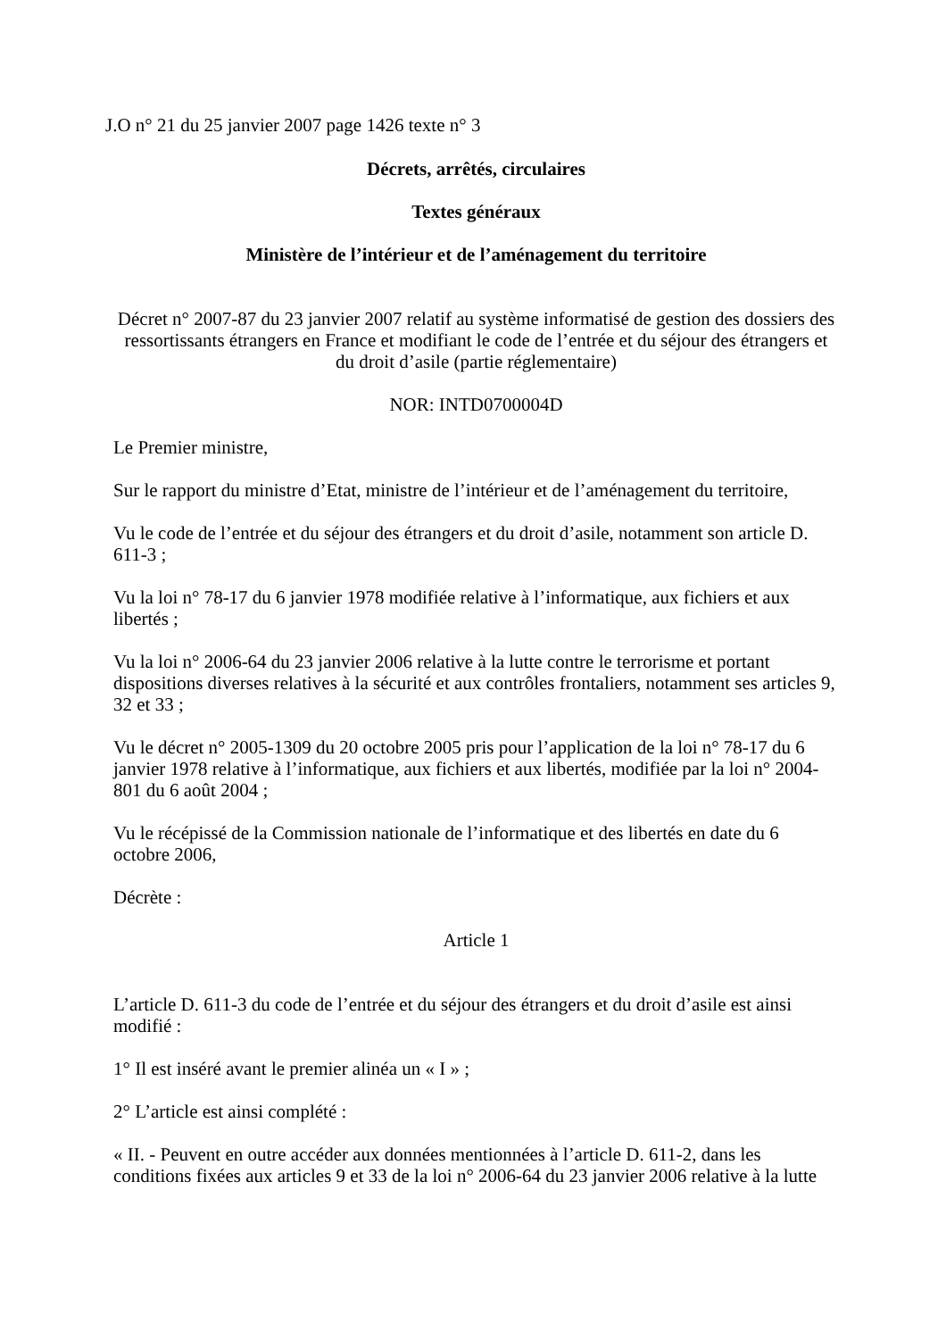J.O n° 21 du 25 janvier 2007 page 1426 texte n° 3
Décrets, arrêtés, circulaires
Textes généraux
Ministère de l’intérieur et de l’aménagement du territoire
Décret n° 2007-87 du 23 janvier 2007 relatif au système informatisé de gestion des dossiers des ressortissants étrangers en France et modifiant le code de l’entrée et du séjour des étrangers et du droit d’asile (partie réglementaire)
NOR: INTD0700004D
Le Premier ministre,
Sur le rapport du ministre d’Etat, ministre de l’intérieur et de l’aménagement du territoire,
Vu le code de l’entrée et du séjour des étrangers et du droit d’asile, notamment son article D. 611-3 ;
Vu la loi n° 78-17 du 6 janvier 1978 modifiée relative à l’informatique, aux fichiers et aux libertés ;
Vu la loi n° 2006-64 du 23 janvier 2006 relative à la lutte contre le terrorisme et portant dispositions diverses relatives à la sécurité et aux contrôles frontaliers, notamment ses articles 9, 32 et 33 ;
Vu le décret n° 2005-1309 du 20 octobre 2005 pris pour l’application de la loi n° 78-17 du 6 janvier 1978 relative à l’informatique, aux fichiers et aux libertés, modifiée par la loi n° 2004-801 du 6 août 2004 ;
Vu le récépissé de la Commission nationale de l’informatique et des libertés en date du 6 octobre 2006,
Décrète :
Article 1
L’article D. 611-3 du code de l’entrée et du séjour des étrangers et du droit d’asile est ainsi modifié :
1° Il est inséré avant le premier alinéa un « I » ;
2° L’article est ainsi complété :
« II. - Peuvent en outre accéder aux données mentionnées à l’article D. 611-2, dans les conditions fixées aux articles 9 et 33 de la loi n° 2006-64 du 23 janvier 2006 relative à la lutte